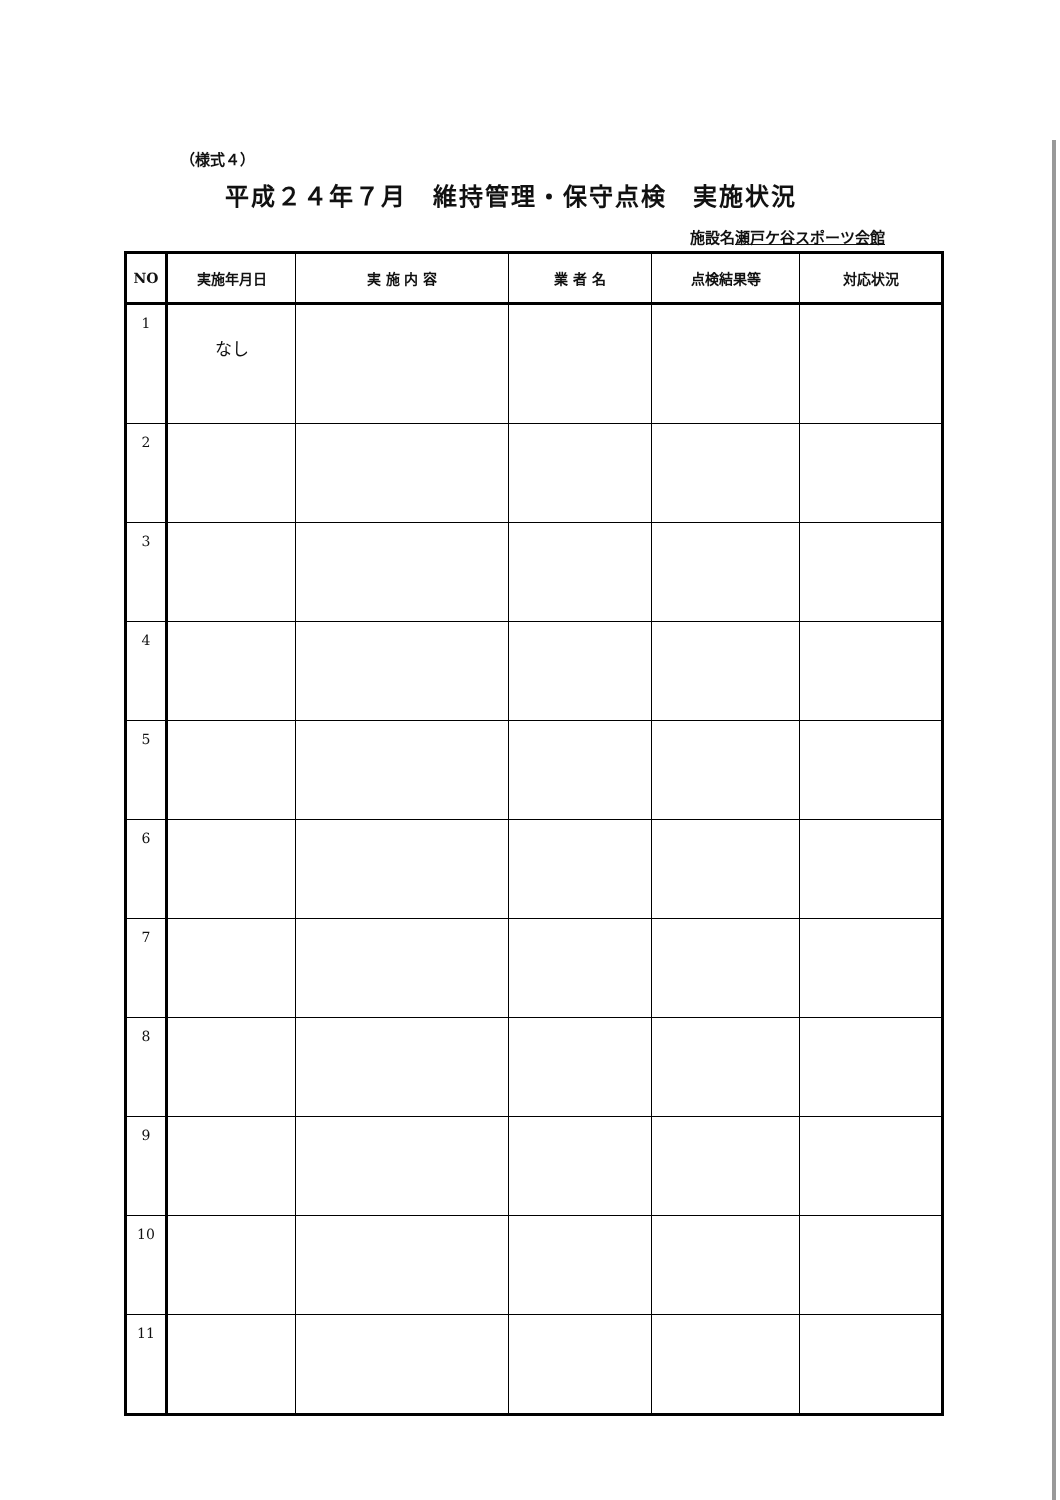（様式４）
平成２４年７月　維持管理・保守点検　実施状況
施設名瀬戸ケ谷スポーツ会館
| NO | 実施年月日 | 実 施 内 容 | 業 者 名 | 点検結果等 | 対応状況 |
| --- | --- | --- | --- | --- | --- |
| 1 | なし | | | | |
| 2 | | | | | |
| 3 | | | | | |
| 4 | | | | | |
| 5 | | | | | |
| 6 | | | | | |
| 7 | | | | | |
| 8 | | | | | |
| 9 | | | | | |
| 10 | | | | | |
| 11 | | | | | |